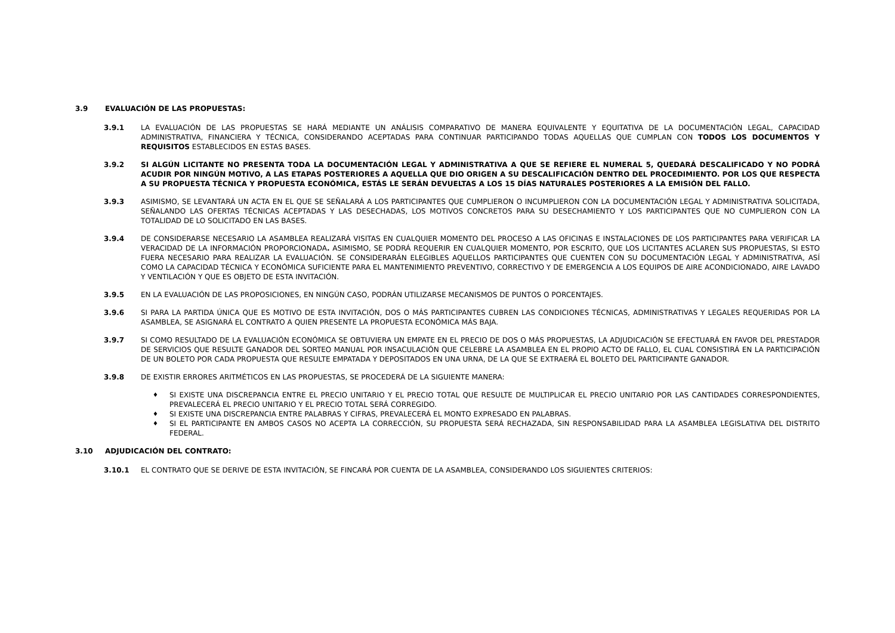3.9 EVALUACIÓN DE LAS PROPUESTAS:
3.9.1 LA EVALUACIÓN DE LAS PROPUESTAS SE HARÁ MEDIANTE UN ANÁLISIS COMPARATIVO DE MANERA EQUIVALENTE Y EQUITATIVA DE LA DOCUMENTACIÓN LEGAL, CAPACIDAD ADMINISTRATIVA, FINANCIERA Y TÉCNICA, CONSIDERANDO ACEPTADAS PARA CONTINUAR PARTICIPANDO TODAS AQUELLAS QUE CUMPLAN CON TODOS LOS DOCUMENTOS Y REQUISITOS ESTABLECIDOS EN ESTAS BASES.
3.9.2 SI ALGÚN LICITANTE NO PRESENTA TODA LA DOCUMENTACIÓN LEGAL Y ADMINISTRATIVA A QUE SE REFIERE EL NUMERAL 5, QUEDARÁ DESCALIFICADO Y NO PODRÁ ACUDIR POR NINGÚN MOTIVO, A LAS ETAPAS POSTERIORES A AQUELLA QUE DIO ORIGEN A SU DESCALIFICACIÓN DENTRO DEL PROCEDIMIENTO. POR LOS QUE RESPECTA A SU PROPUESTA TÉCNICA Y PROPUESTA ECONÓMICA, ESTÁS LE SERÁN DEVUELTAS A LOS 15 DÍAS NATURALES POSTERIORES A LA EMISIÓN DEL FALLO.
3.9.3 ASIMISMO, SE LEVANTARÁ UN ACTA EN EL QUE SE SEÑALARÁ A LOS PARTICIPANTES QUE CUMPLIERON O INCUMPLIERON CON LA DOCUMENTACIÓN LEGAL Y ADMINISTRATIVA SOLICITADA, SEÑALANDO LAS OFERTAS TÉCNICAS ACEPTADAS Y LAS DESECHADAS, LOS MOTIVOS CONCRETOS PARA SU DESECHAMIENTO Y LOS PARTICIPANTES QUE NO CUMPLIERON CON LA TOTALIDAD DE LO SOLICITADO EN LAS BASES.
3.9.4 DE CONSIDERARSE NECESARIO LA ASAMBLEA REALIZARÁ VISITAS EN CUALQUIER MOMENTO DEL PROCESO A LAS OFICINAS E INSTALACIONES DE LOS PARTICIPANTES PARA VERIFICAR LA VERACIDAD DE LA INFORMACIÓN PROPORCIONADA. ASIMISMO, SE PODRÁ REQUERIR EN CUALQUIER MOMENTO, POR ESCRITO, QUE LOS LICITANTES ACLAREN SUS PROPUESTAS, SI ESTO FUERA NECESARIO PARA REALIZAR LA EVALUACIÓN. SE CONSIDERARÁN ELEGIBLES AQUELLOS PARTICIPANTES QUE CUENTEN CON SU DOCUMENTACIÓN LEGAL Y ADMINISTRATIVA, ASÍ COMO LA CAPACIDAD TÉCNICA Y ECONÓMICA SUFICIENTE PARA EL MANTENIMIENTO PREVENTIVO, CORRECTIVO Y DE EMERGENCIA A LOS EQUIPOS DE AIRE ACONDICIONADO, AIRE LAVADO Y VENTILACIÓN Y QUE ES OBJETO DE ESTA INVITACIÓN.
3.9.5 EN LA EVALUACIÓN DE LAS PROPOSICIONES, EN NINGÚN CASO, PODRÁN UTILIZARSE MECANISMOS DE PUNTOS O PORCENTAJES.
3.9.6 SI PARA LA PARTIDA ÚNICA QUE ES MOTIVO DE ESTA INVITACIÓN, DOS O MÁS PARTICIPANTES CUBREN LAS CONDICIONES TÉCNICAS, ADMINISTRATIVAS Y LEGALES REQUERIDAS POR LA ASAMBLEA, SE ASIGNARÁ EL CONTRATO A QUIEN PRESENTE LA PROPUESTA ECONÓMICA MÁS BAJA.
3.9.7 SI COMO RESULTADO DE LA EVALUACIÓN ECONÓMICA SE OBTUVIERA UN EMPATE EN EL PRECIO DE DOS O MÁS PROPUESTAS, LA ADJUDICACIÓN SE EFECTUARÁ EN FAVOR DEL PRESTADOR DE SERVICIOS QUE RESULTE GANADOR DEL SORTEO MANUAL POR INSACULACIÓN QUE CELEBRE LA ASAMBLEA EN EL PROPIO ACTO DE FALLO, EL CUAL CONSISTIRÁ EN LA PARTICIPACIÓN DE UN BOLETO POR CADA PROPUESTA QUE RESULTE EMPATADA Y DEPOSITADOS EN UNA URNA, DE LA QUE SE EXTRAERÁ EL BOLETO DEL PARTICIPANTE GANADOR.
3.9.8 DE EXISTIR ERRORES ARITMÉTICOS EN LAS PROPUESTAS, SE PROCEDERÁ DE LA SIGUIENTE MANERA:
♦ SI EXISTE UNA DISCREPANCIA ENTRE EL PRECIO UNITARIO Y EL PRECIO TOTAL QUE RESULTE DE MULTIPLICAR EL PRECIO UNITARIO POR LAS CANTIDADES CORRESPONDIENTES, PREVALECERÁ EL PRECIO UNITARIO Y EL PRECIO TOTAL SERÁ CORREGIDO.
♦ SI EXISTE UNA DISCREPANCIA ENTRE PALABRAS Y CIFRAS, PREVALECERÁ EL MONTO EXPRESADO EN PALABRAS.
♦ SI EL PARTICIPANTE EN AMBOS CASOS NO ACEPTA LA CORRECCIÓN, SU PROPUESTA SERÁ RECHAZADA, SIN RESPONSABILIDAD PARA LA ASAMBLEA LEGISLATIVA DEL DISTRITO FEDERAL.
3.10 ADJUDICACIÓN DEL CONTRATO:
3.10.1 EL CONTRATO QUE SE DERIVE DE ESTA INVITACIÓN, SE FINCARÁ POR CUENTA DE LA ASAMBLEA, CONSIDERANDO LOS SIGUIENTES CRITERIOS: